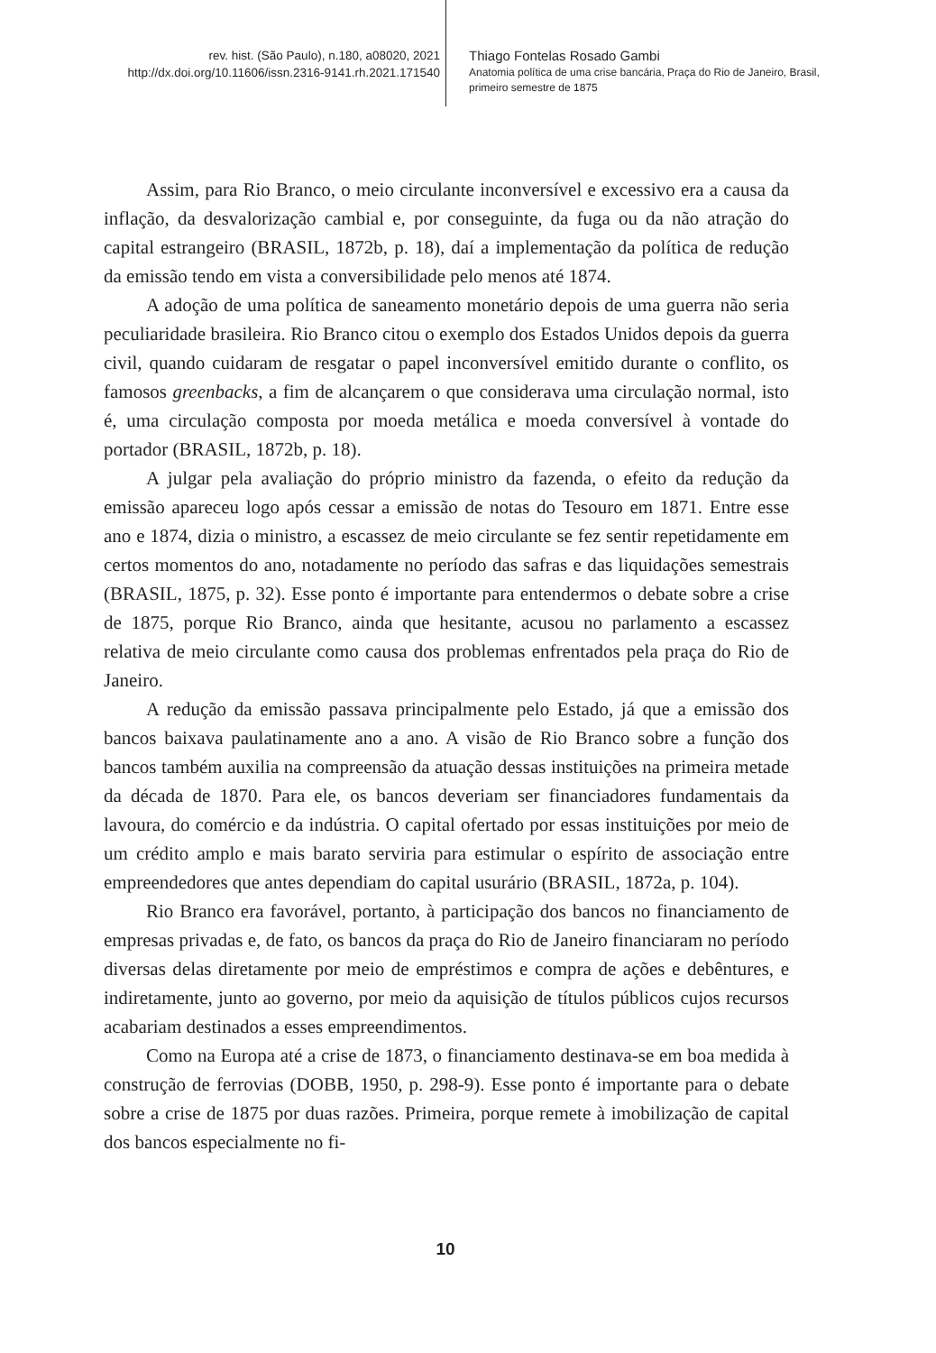rev. hist. (São Paulo), n.180, a08020, 2021
http://dx.doi.org/10.11606/issn.2316-9141.rh.2021.171540
Thiago Fontelas Rosado Gambi
Anatomia política de uma crise bancária, Praça do Rio de Janeiro, Brasil,
primeiro semestre de 1875
Assim, para Rio Branco, o meio circulante inconversível e excessivo era a causa da inflação, da desvalorização cambial e, por conseguinte, da fuga ou da não atração do capital estrangeiro (BRASIL, 1872b, p. 18), daí a implementação da política de redução da emissão tendo em vista a conversibilidade pelo menos até 1874.
A adoção de uma política de saneamento monetário depois de uma guerra não seria peculiaridade brasileira. Rio Branco citou o exemplo dos Estados Unidos depois da guerra civil, quando cuidaram de resgatar o papel inconversível emitido durante o conflito, os famosos greenbacks, a fim de alcançarem o que considerava uma circulação normal, isto é, uma circulação composta por moeda metálica e moeda conversível à vontade do portador (BRASIL, 1872b, p. 18).
A julgar pela avaliação do próprio ministro da fazenda, o efeito da redução da emissão apareceu logo após cessar a emissão de notas do Tesouro em 1871. Entre esse ano e 1874, dizia o ministro, a escassez de meio circulante se fez sentir repetidamente em certos momentos do ano, notadamente no período das safras e das liquidações semestrais (BRASIL, 1875, p. 32). Esse ponto é importante para entendermos o debate sobre a crise de 1875, porque Rio Branco, ainda que hesitante, acusou no parlamento a escassez relativa de meio circulante como causa dos problemas enfrentados pela praça do Rio de Janeiro.
A redução da emissão passava principalmente pelo Estado, já que a emissão dos bancos baixava paulatinamente ano a ano. A visão de Rio Branco sobre a função dos bancos também auxilia na compreensão da atuação dessas instituições na primeira metade da década de 1870. Para ele, os bancos deveriam ser financiadores fundamentais da lavoura, do comércio e da indústria. O capital ofertado por essas instituições por meio de um crédito amplo e mais barato serviria para estimular o espírito de associação entre empreendedores que antes dependiam do capital usurário (BRASIL, 1872a, p. 104).
Rio Branco era favorável, portanto, à participação dos bancos no financiamento de empresas privadas e, de fato, os bancos da praça do Rio de Janeiro financiaram no período diversas delas diretamente por meio de empréstimos e compra de ações e debêntures, e indiretamente, junto ao governo, por meio da aquisição de títulos públicos cujos recursos acabariam destinados a esses empreendimentos.
Como na Europa até a crise de 1873, o financiamento destinava-se em boa medida à construção de ferrovias (DOBB, 1950, p. 298-9). Esse ponto é importante para o debate sobre a crise de 1875 por duas razões. Primeira, porque remete à imobilização de capital dos bancos especialmente no fi-
10